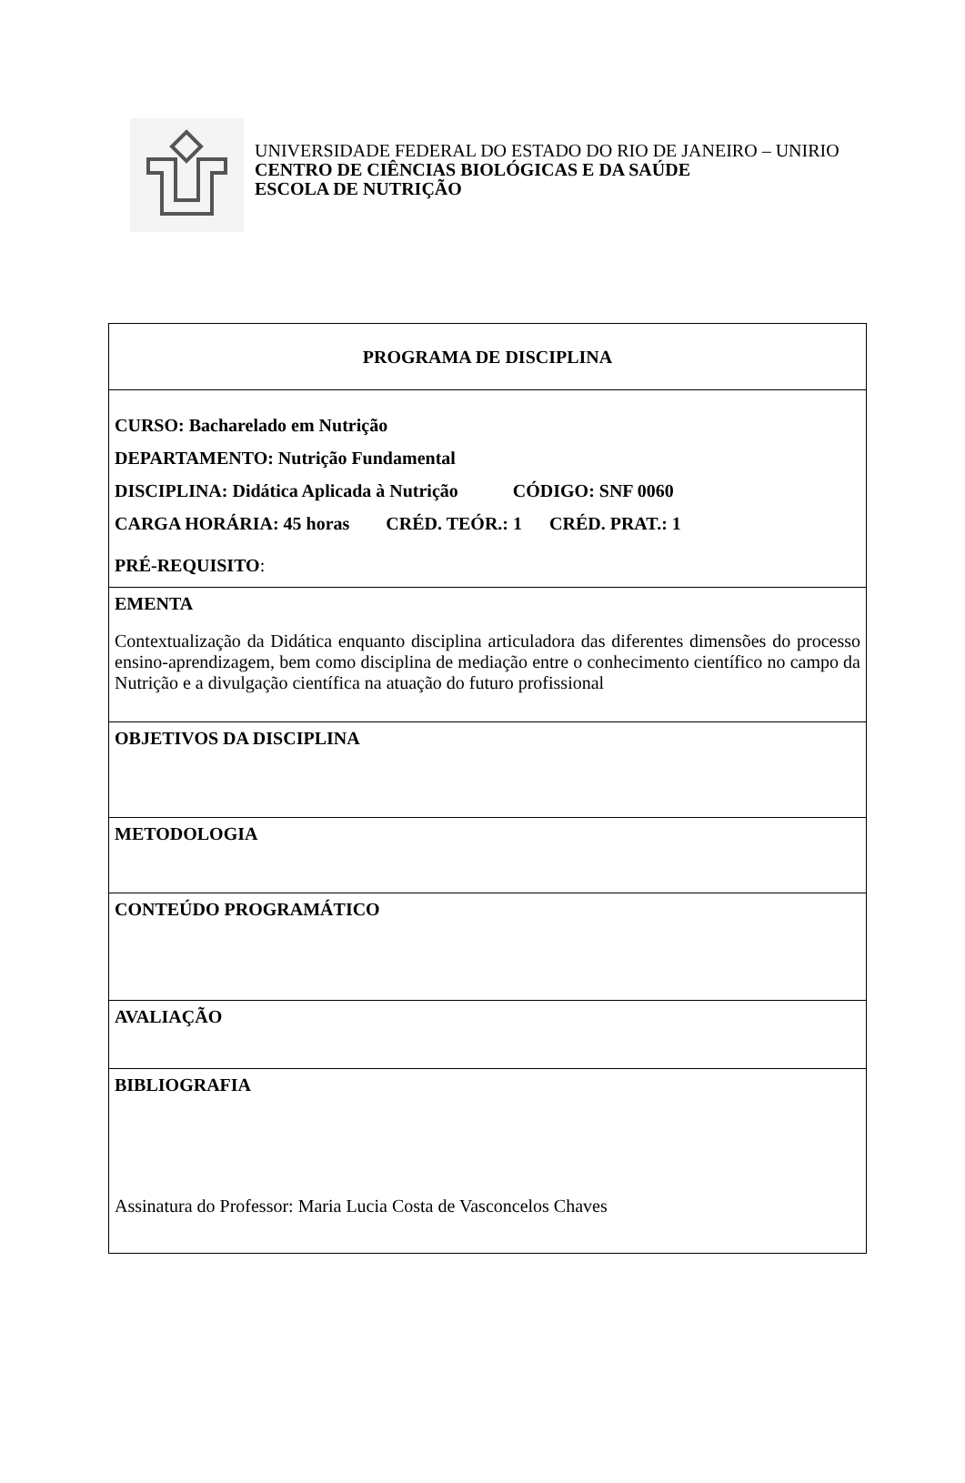UNIVERSIDADE FEDERAL DO ESTADO DO RIO DE JANEIRO – UNIRIO
CENTRO DE CIÊNCIAS BIOLÓGICAS E DA SAÚDE
ESCOLA DE NUTRIÇÃO
| PROGRAMA DE DISCIPLINA |
| CURSO: Bacharelado em Nutrição DEPARTAMENTO: Nutrição Fundamental DISCIPLINA: Didática Aplicada à Nutrição CÓDIGO: SNF 0060 CARGA HORÁRIA: 45 horas CRÉD. TEÓR.: 1 CRÉD. PRAT.: 1 PRÉ-REQUISITO : |
| EMENTA Contextualização da Didática enquanto disciplina articuladora das diferentes dimensões do processo ensino-aprendizagem, bem como disciplina de mediação entre o conhecimento científico no campo da Nutrição e a divulgação científica na atuação do futuro profissional |
| OBJETIVOS DA DISCIPLINA |
| METODOLOGIA |
| CONTEÚDO PROGRAMÁTICO |
| AVALIAÇÃO |
| BIBLIOGRAFIA Assinatura do Professor: Maria Lucia Costa de Vasconcelos Chaves |